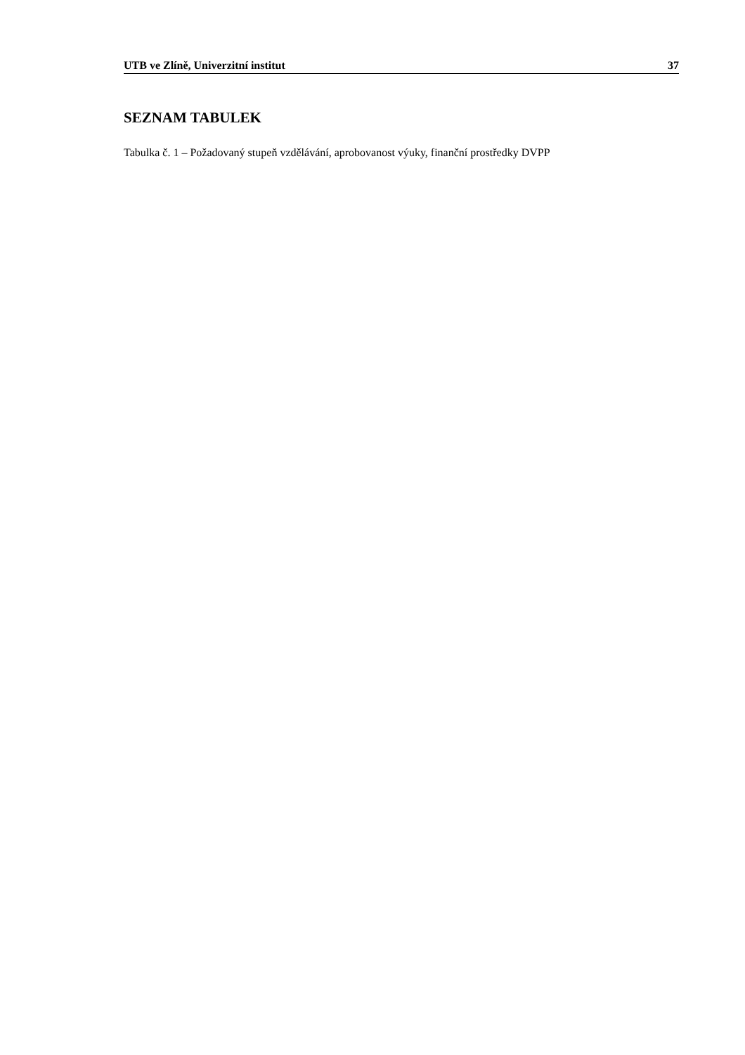UTB ve Zlíně, Univerzitní institut 37
SEZNAM TABULEK
Tabulka č. 1 – Požadovaný stupeň vzdělávání, aprobovanost výuky, finanční prostředky DVPP